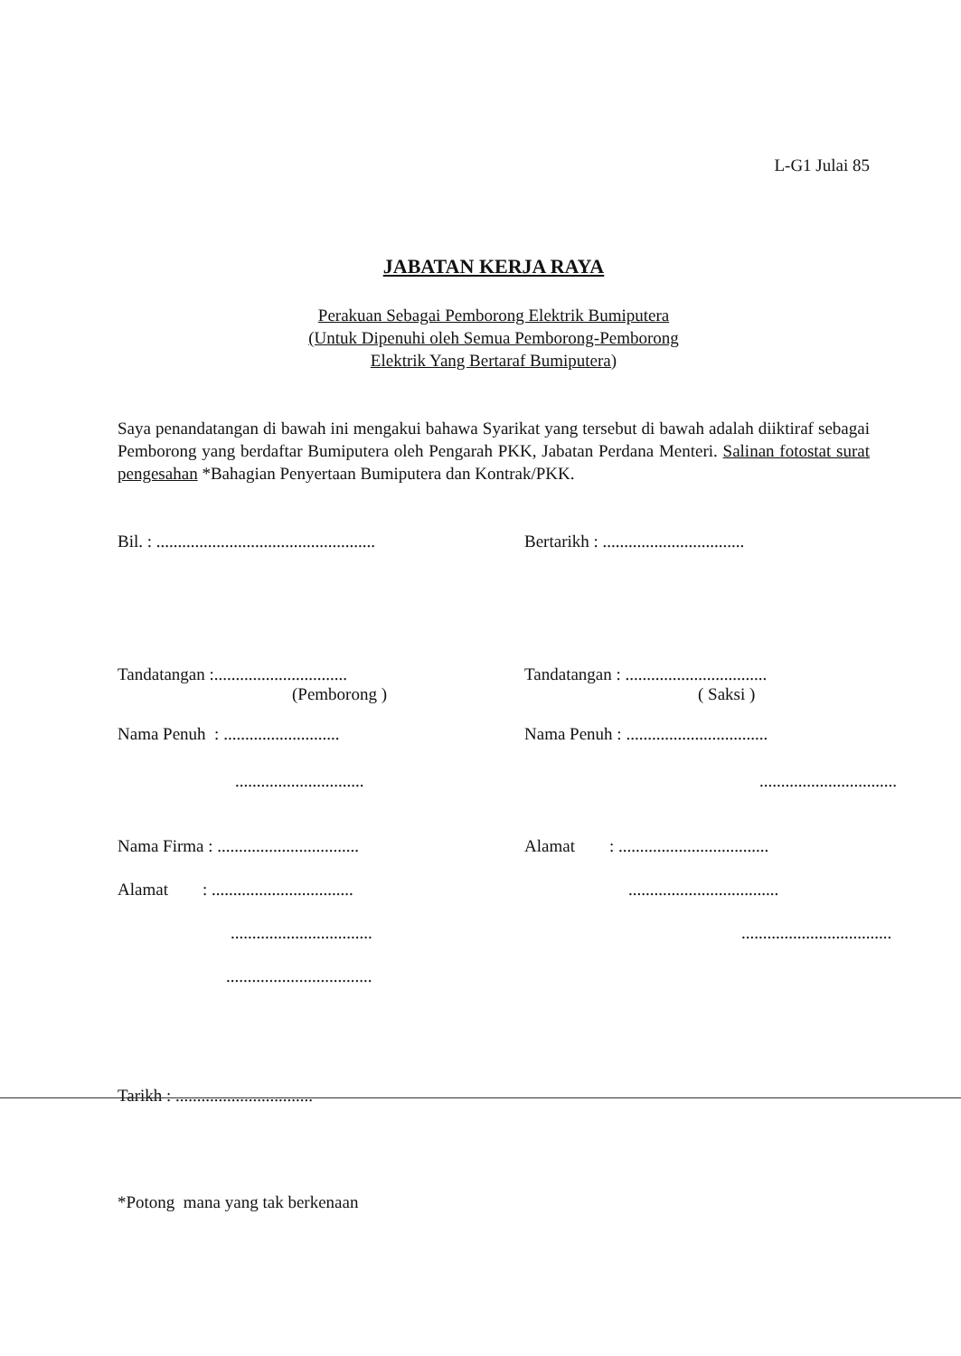L-G1 Julai 85
JABATAN KERJA RAYA
Perakuan Sebagai Pemborong Elektrik Bumiputera
(Untuk Dipenuhi oleh Semua Pemborong-Pemborong
Elektrik Yang Bertaraf Bumiputera)
Saya penandatangan di bawah ini mengakui bahawa Syarikat yang tersebut di bawah adalah diiktiraf sebagai Pemborong yang berdaftar Bumiputera oleh Pengarah PKK, Jabatan Perdana Menteri. Salinan fotostat surat pengesahan *Bahagian Penyertaan Bumiputera dan Kontrak/PKK.
Bil. : ...................................................
Bertarikh : .................................
Tandatangan :...............................
(Pemborong )
Tandatangan : .................................
( Saksi )
Nama Penuh : ...........................
Nama Penuh : .................................
.............................. ................................
Nama Firma : .................................
Alamat : ...................................
Alamat : .................................
...................................
.................................
...................................
..................................
Tarikh : ................................
*Potong mana yang tak berkenaan